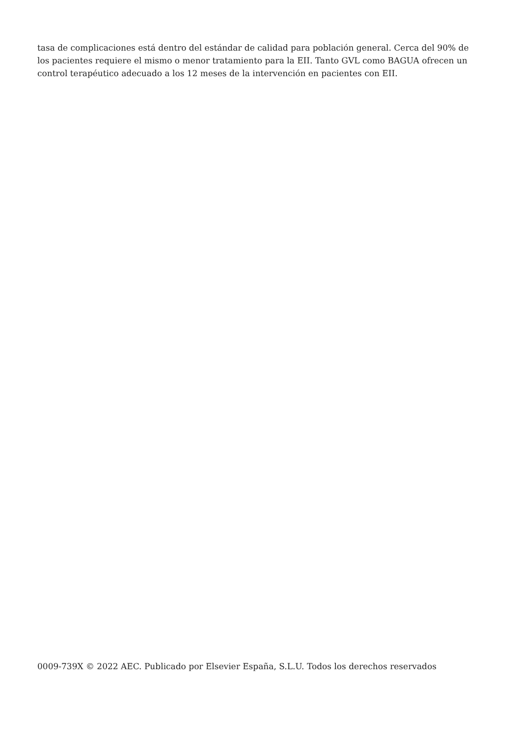tasa de complicaciones está dentro del estándar de calidad para población general. Cerca del 90% de los pacientes requiere el mismo o menor tratamiento para la EII. Tanto GVL como BAGUA ofrecen un control terapéutico adecuado a los 12 meses de la intervención en pacientes con EII.
0009-739X © 2022 AEC. Publicado por Elsevier España, S.L.U. Todos los derechos reservados